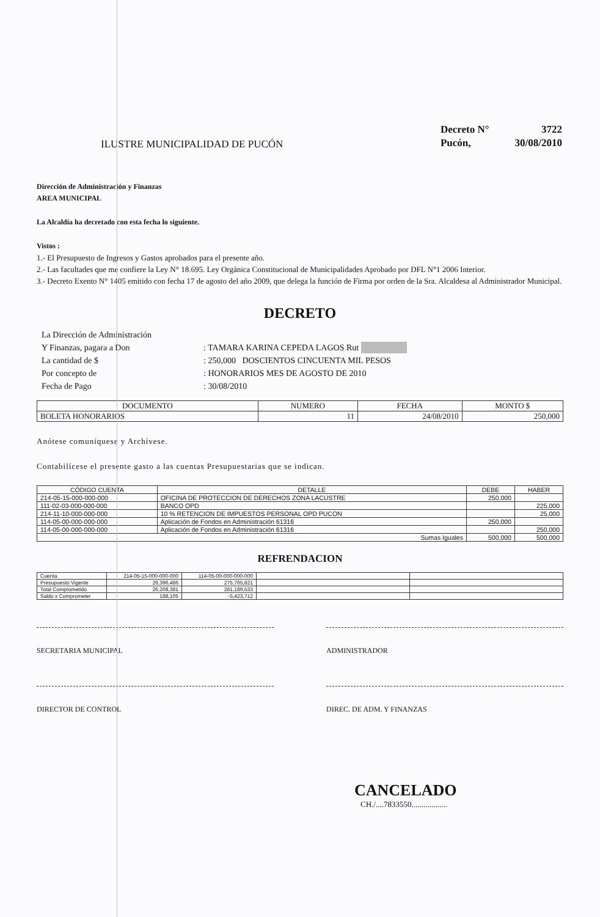ILUSTRE MUNICIPALIDAD DE PUCÓN
| Decreto N° | 3722 |
| Pucón, | 30/08/2010 |
Dirección de Administración y Finanzas
AREA MUNICIPAL
La Alcaldía ha decretado con esta fecha lo siguiente.
Vistos :
1.- El Presupuesto de Ingresos y Gastos aprobados para el presente año.
2.- Las facultades que me confiere la Ley N° 18.695. Ley Orgánica Constitucional de Municipalidades Aprobado por DFL N°1 2006 Interior.
3.- Decreto Exento N° 1405 emitido con fecha 17 de agosto del año 2009, que delega la función de Firma por orden de la Sra. Alcaldesa al Administrador Municipal.
DECRETO
| La Dirección de Administración | |
| Y Finanzas, pagara a Don | : TAMARA KARINA CEPEDA LAGOS Rut |
| La cantidad de $ | : 250,000 DOSCIENTOS CINCUENTA MIL PESOS |
| Por concepto de | : HONORARIOS MES DE AGOSTO DE 2010 |
| Fecha de Pago | : 30/08/2010 |
| DOCUMENTO | NUMERO | FECHA | MONTO $ |
| --- | --- | --- | --- |
| BOLETA HONORARIOS | 11 | 24/08/2010 | 250,000 |
Anótese comuníquese y Archívese.
Contabilícese el presente gasto a las cuentas Presupuestarias que se indican.
| CÓDIGO CUENTA | DETALLE | DEBE | HABER |
| --- | --- | --- | --- |
| 214-05-15-000-000-000 | OFICINA DE PROTECCION DE DERECHOS ZONA LACUSTRE | 250,000 | |
| 111-02-03-000-000-000 | BANCO OPD | | 225,000 |
| 214-11-10-000-000-000 | 10 % RETENCION DE IMPUESTOS PERSONAL OPD PUCON | | 25,000 |
| 114-05-00-000-000-000 | Aplicación de Fondos en Administración 61316 | 250,000 | |
| 114-05-00-000-000-000 | Aplicación de Fondos en Administración 61316 | | 250,000 |
| Sumas Iguales | | 500,000 | 500,000 |
REFRENDACION
| Cuenta | 214-05-15-000-000-000 | 114-05-00-000-000-000 | | |
| Presupuesto Vigente | 26,396,486 | 275,765,821 | | |
| Total Comprometido | 26,208,381 | 281,189,533 | | |
| Saldo x Comprometer | 188,105 | -5,423,712 | | |
SECRETARIA MUNICIPAL ADMINISTRADOR
DIRECTOR DE CONTROL DIREC. DE ADM. Y FINANZAS
CANCELADO
CH./....7833550..................